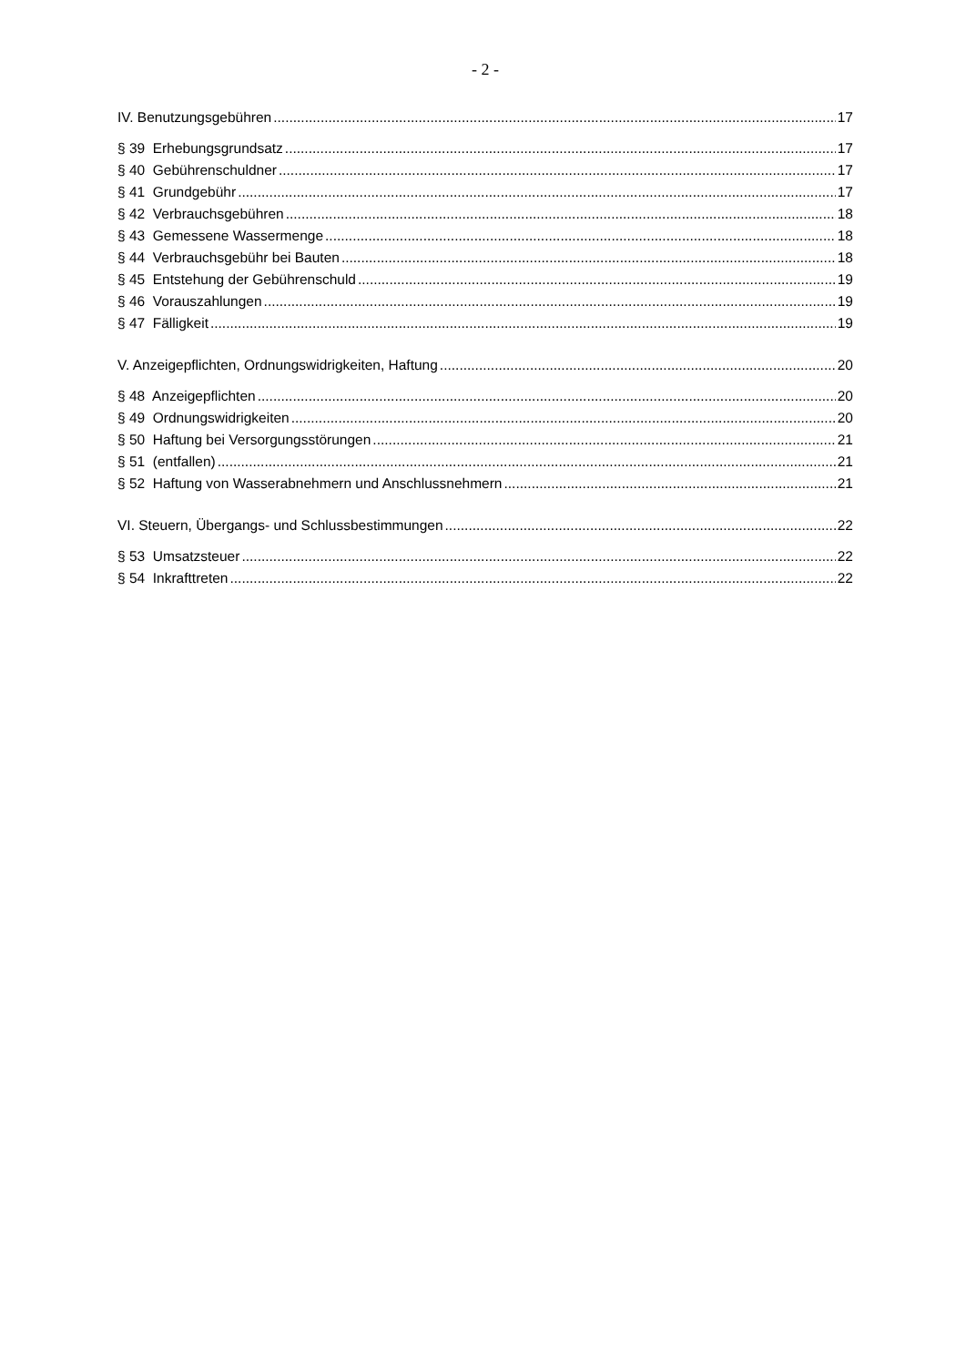- 2 -
IV. Benutzungsgebühren 17
§ 39 Erhebungsgrundsatz 17
§ 40 Gebührenschuldner 17
§ 41 Grundgebühr 17
§ 42 Verbrauchsgebühren 18
§ 43 Gemessene Wassermenge 18
§ 44 Verbrauchsgebühr bei Bauten 18
§ 45 Entstehung der Gebührenschuld 19
§ 46 Vorauszahlungen 19
§ 47 Fälligkeit 19
V. Anzeigepflichten, Ordnungswidrigkeiten, Haftung 20
§ 48 Anzeigepflichten 20
§ 49 Ordnungswidrigkeiten 20
§ 50 Haftung bei Versorgungsstörungen 21
§ 51 (entfallen) 21
§ 52 Haftung von Wasserabnehmern und Anschlussnehmern 21
VI. Steuern, Übergangs- und Schlussbestimmungen 22
§ 53 Umsatzsteuer 22
§ 54 Inkrafttreten 22